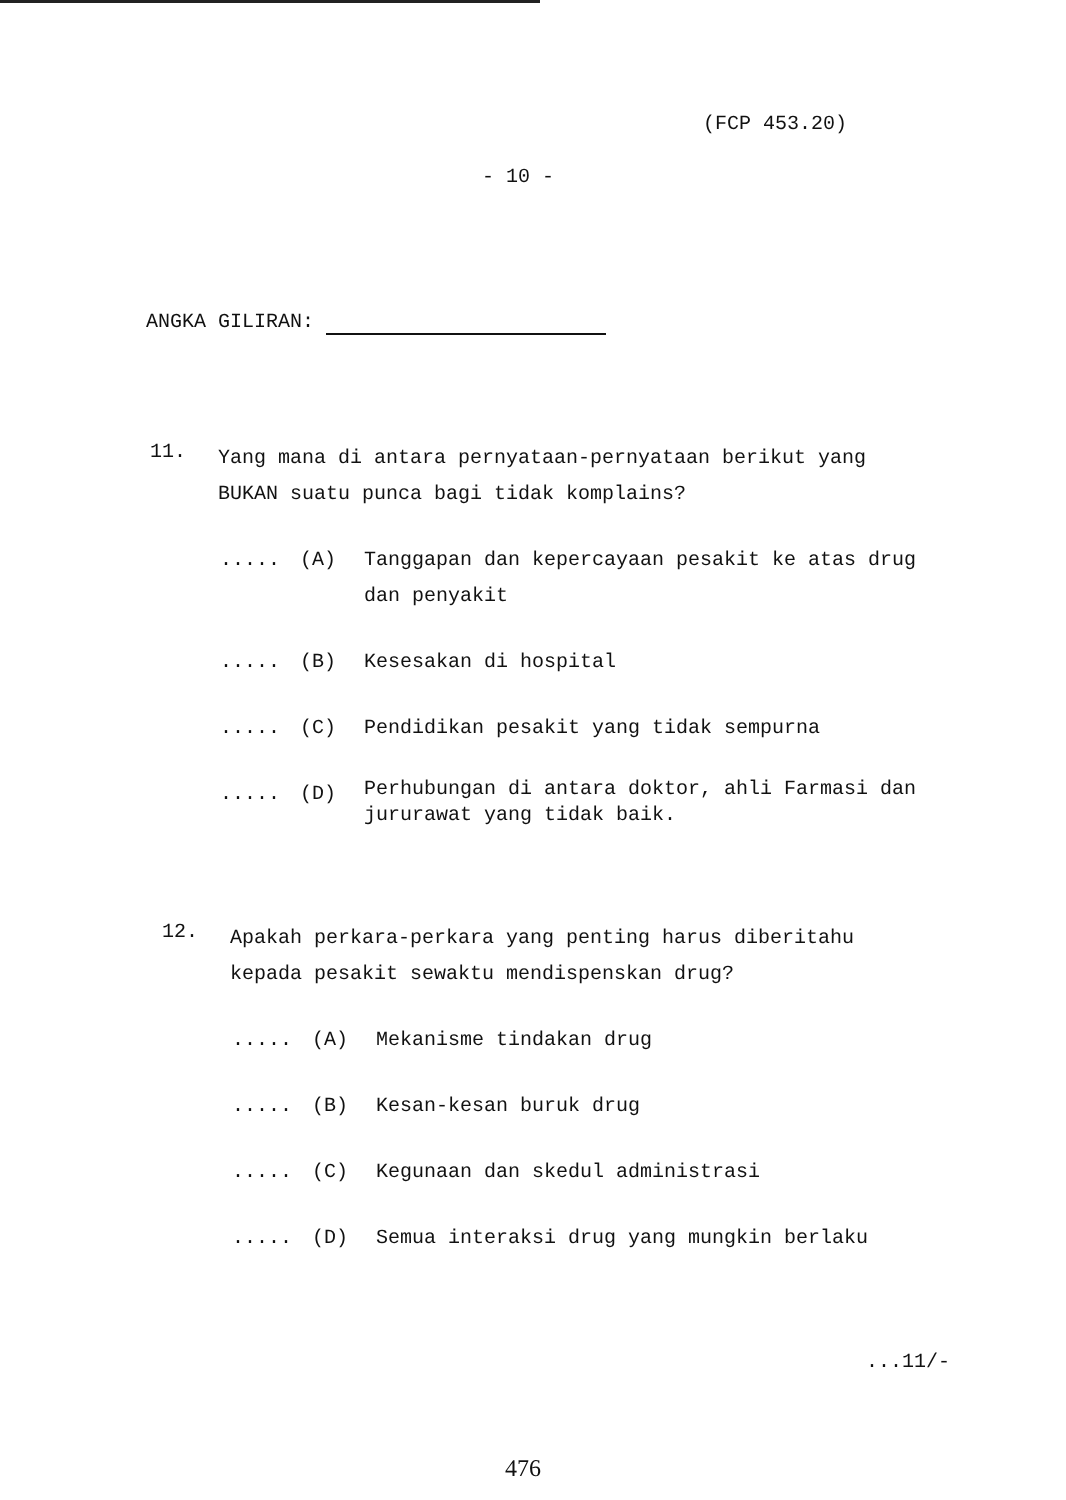(FCP 453.20)
- 10 -
ANGKA GILIRAN:
11. Yang mana di antara pernyataan-pernyataan berikut yang BUKAN suatu punca bagi tidak komplains?
..... (A) Tanggapan dan kepercayaan pesakit ke atas drug dan penyakit
..... (B) Kesesakan di hospital
..... (C) Pendidikan pesakit yang tidak sempurna
..... (D) Perhubungan di antara doktor, ahli Farmasi dan jururawat yang tidak baik.
12. Apakah perkara-perkara yang penting harus diberitahu kepada pesakit sewaktu mendispenskan drug?
..... (A) Mekanisme tindakan drug
..... (B) Kesan-kesan buruk drug
..... (C) Kegunaan dan skedul administrasi
..... (D) Semua interaksi drug yang mungkin berlaku
...11/-
476